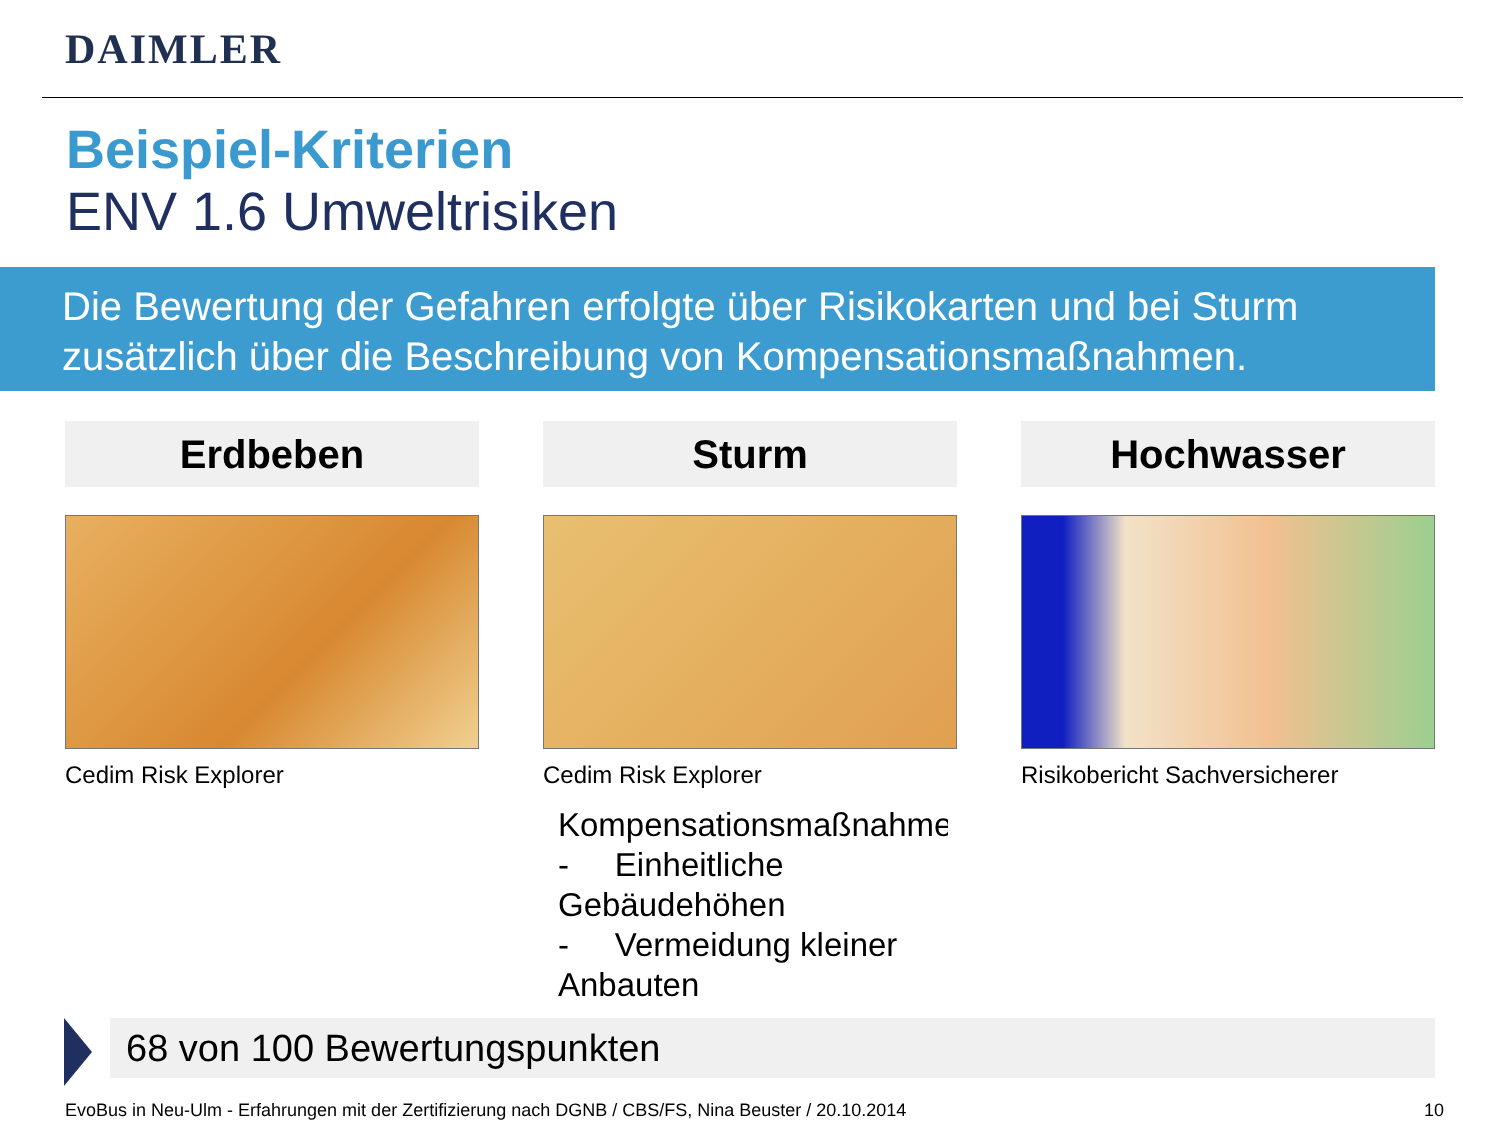DAIMLER
Beispiel-Kriterien
ENV 1.6 Umweltrisiken
Die Bewertung der Gefahren erfolgte über Risikokarten und bei Sturm zusätzlich über die Beschreibung von Kompensationsmaßnahmen.
Erdbeben
Cedim Risk Explorer
Sturm
Cedim Risk Explorer
Hochwasser
Risikobericht Sachversicherer
Kompensationsmaßnahmen
- Einheitliche Gebäudehöhen
- Vermeidung kleiner Anbauten
68 von 100 Bewertungspunkten
EvoBus in Neu-Ulm - Erfahrungen mit der Zertifizierung nach DGNB / CBS/FS, Nina Beuster / 20.10.2014
10